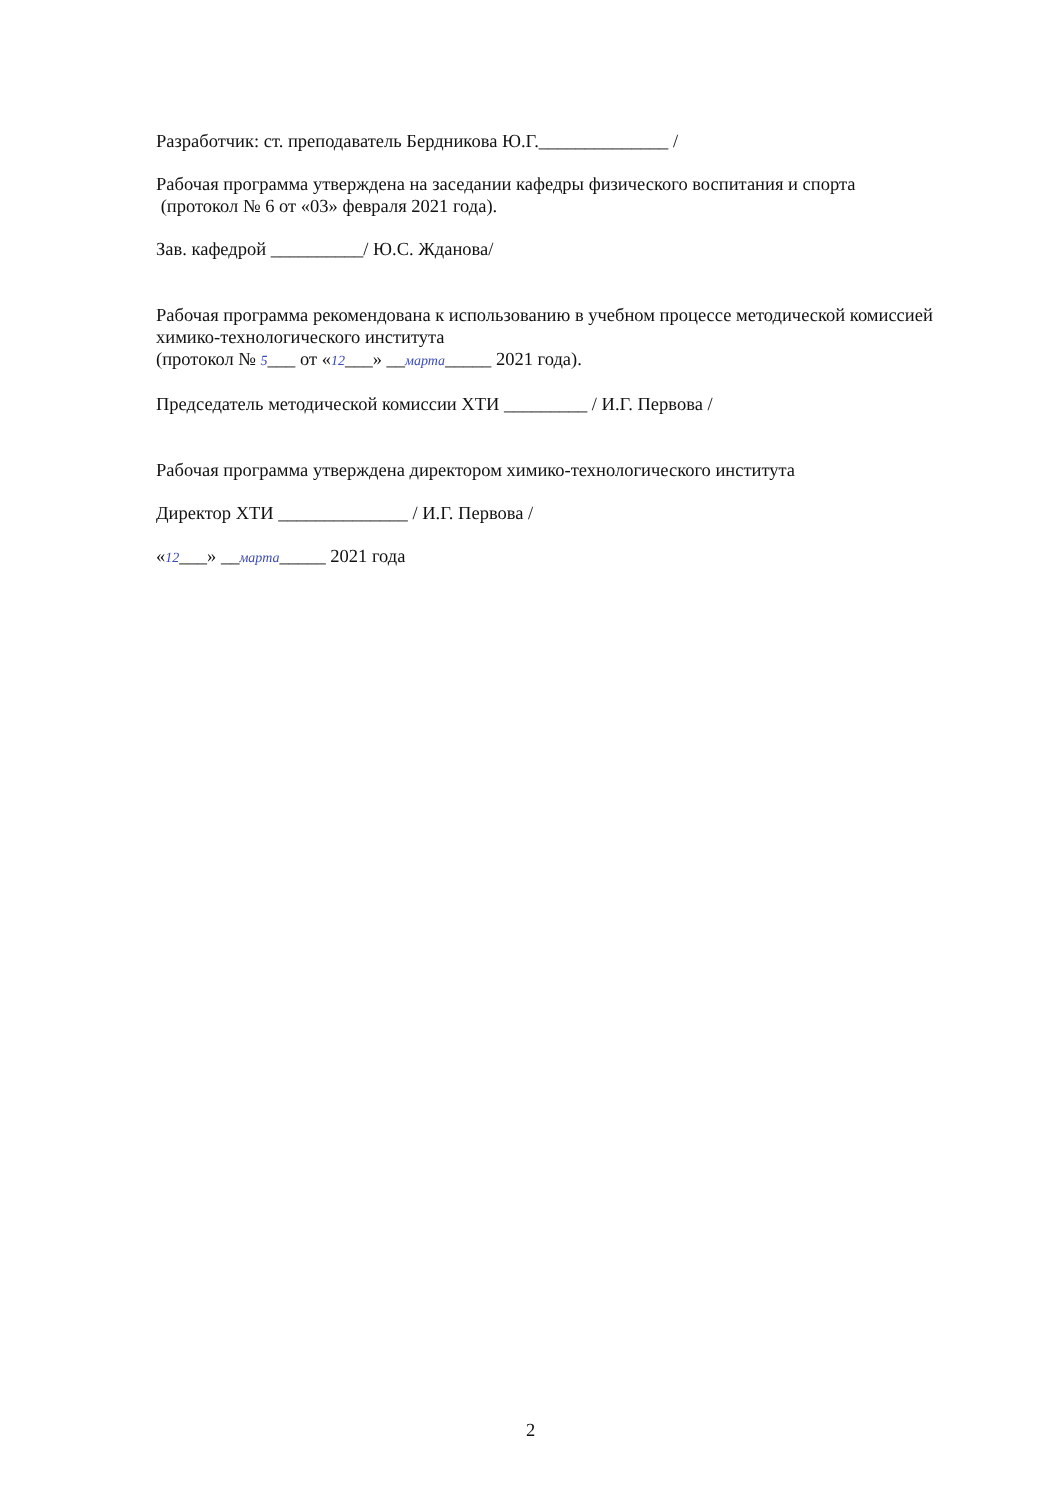Разработчик: ст. преподаватель Бердникова Ю.Г.______________ /
Рабочая программа утверждена на заседании кафедры физического воспитания и спорта
(протокол № 6 от «03» февраля 2021 года).
Зав. кафедрой __________/ Ю.С. Жданова/
Рабочая программа рекомендована к использованию в учебном процессе методической комиссией химико-технологического института
(протокол № 5___ от «12___» __марта_____ 2021 года).
Председатель методической комиссии ХТИ _________ / И.Г. Первова /
Рабочая программа утверждена директором химико-технологического института
Директор ХТИ ______________ / И.Г. Первова /
«12___» __марта_____ 2021 года
2